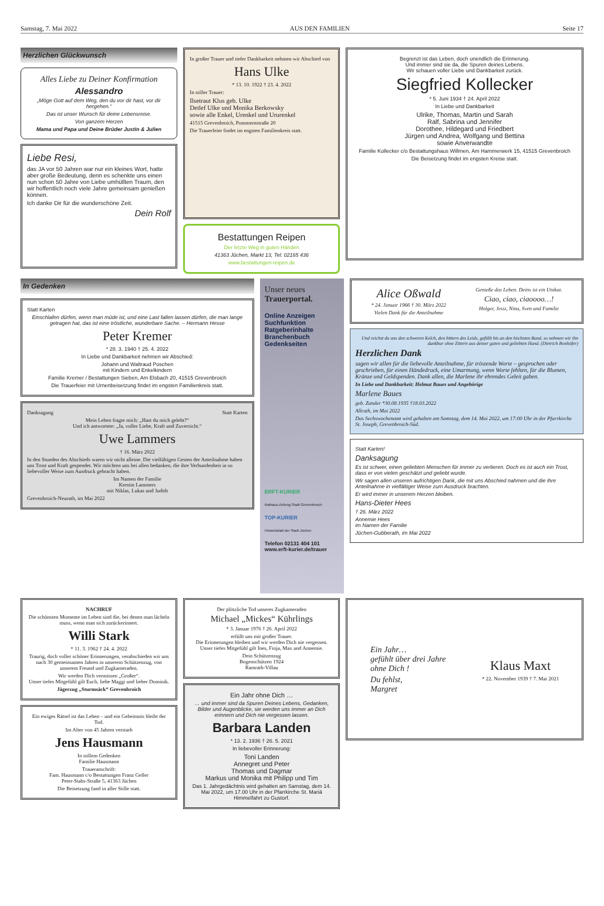Samstag, 7. Mai 2022 AUS DEN FAMILIEN Seite 17
Herzlichen Glückwunsch
Alles Liebe zu Deiner Konfirmation
Alessandro
„Möge Gott auf dem Weg, den du vor dir hast, vor dir hergehen.“
Das ist unser Wunsch für deine Lebensreise.
Von ganzem Herzen
Mama und Papa und Deine Brüder Justin & Julien
Liebe Resi,
das JA vor 50 Jahren war nur ein kleines Wort, hatte aber große Bedeutung, denn es schenkte uns einen nun schon 50 Jahre von Liebe umhüllten Traum, den wir hoffentlich noch viele Jahre gemeinsam genießen können.
Ich danke Dir für die wunderschöne Zeit.
Dein Rolf
In großer Trauer und tiefer Dankbarkeit nehmen wir Abschied von
Hans Ulke
* 13. 10. 1922 † 23. 4. 2022
In stiller Trauer:
Ilsetraut Klus geb. Ulke
Detlef Ulke und Monika Berkowsky
sowie alle Enkel, Urenkel und Ururenkel
41515 Grevenbroich, Pommernstraße 20
Die Trauerfeier findet im engsten Familienkreis statt.
Bestattungen Reipen
Der letzte Weg in guten Händen
41363 Jüchen, Markt 13, Tel: 02165 436
www.bestattungen-reipen.de
Begrenzt ist das Leben, doch unendlich die Erinnerung.
Und immer sind sie da, die Spuren deines Lebens.
Wir schauen voller Liebe und Dankbarkeit zurück.
Siegfried Kollecker
* 5. Juni 1934 † 24. April 2022
In Liebe und Dankbarkeit
Ulrike, Thomas, Martin und Sarah
Ralf, Sabrina und Jennifer
Dorothee, Hildegard und Friedbert
Jürgen und Andrea, Wolfgang und Bettina
sowie Anverwandte
Familie Kollecker c/o Bestattungshaus Willmen, Am Hammerwerk 15, 41515 Grevenbroich
Die Beisetzung findet im engsten Kreise statt.
In Gedenken
Statt Karten
Einschlafen dürfen, wenn man müde ist, und eine Last fallen lassen dürfen, die man lange getragen hat, das ist eine tröstliche, wunderbare Sache. – Hermann Hesse
Peter Kremer
* 28. 3. 1940 † 25. 4. 2022
In Liebe und Dankbarkeit nehmen wir Abschied:
Johann und Waltraud Poschen
mit Kindern und Enkelkindern
Familie Kremer / Bestattungen Sieben, Am Elsbach 20, 41515 Grevenbroich
Die Trauerfeier mit Urnenbeisetzung findet im engsten Familienkreis statt.
Danksagung Statt Karten
Mein Leben fragte mich: „Hast du mich gelebt?“
Und ich antwortete: „Ja, voller Liebe, Kraft und Zuversicht.“
Uwe Lammers
† 16. März 2022
In den Stunden des Abschieds waren wir nicht alleine. Die vielfältigen Gesten der Anteilnahme haben uns Trost und Kraft gespendet. Wir möchten uns bei allen bedanken, die ihre Verbundenheit in so liebevoller Weise zum Ausdruck gebracht haben.
Im Namen der Familie
Kerstin Lammers
mit Niklas, Lukas und Judith
Grevenbroich-Neurath, im Mai 2022
Unser neues
Trauerportal.
Online Anzeigen
Suchfunktion
Ratgeberinhalte
Branchenbuch
Gedenkseiten
ERFT-KURIER
Rathaus-Zeitung Stadt Grevenbroich
TOP-KURIER
Hinweisblatt der Stadt Jüchen
Telefon 02131 404 101
www.erft-kurier.de/trauer
Alice Oßwald
* 24. Januar 1966 † 30. März 2022
Vielen Dank für die Anteilnahme
Genieße das Leben. Deins ist ein Unikat.
Ciao, ciao, ciaoooo…!
Holger, Jessi, Nina, Sven und Familie
Und reichst du uns den schweren Kelch, den bittern des Leids, gefüllt bis an den höchsten Rand, so nehmen wir ihn dankbar ohne Zittern aus deiner guten und geliebten Hand. (Dietrich Bonhöfer)
Herzlichen Dank
sagen wir allen für die liebevolle Anteilnahme, für tröstende Worte – gesprochen oder geschrieben, für einen Händedruck, eine Umarmung, wenn Worte fehlten, für die Blumen, Kränze und Geldspenden. Dank allen, die Marlene ihr ehrendes Geleit gaben.
In Liebe und Dankbarkeit: Helmut Baues und Angehörige
Marlene Baues
geb. Zander *30.08.1935 †18.03.2022
Allrath, im Mai 2022
Das Sechswochenamt wird gehalten am Samstag, dem 14. Mai 2022, um 17:00 Uhr in der Pfarrkirche St. Joseph, Grevenbroich-Süd.
Statt Karten!
Danksagung
Es ist schwer, einen geliebten Menschen für immer zu verlieren. Doch es ist auch ein Trost, dass er von vielen geschätzt und geliebt wurde.
Wir sagen allen unseren aufrichtigen Dank, die mit uns Abschied nahmen und die ihre Anteilnahme in vielfältiger Weise zum Ausdruck brachten.
Er wird immer in unserem Herzen bleiben.
Hans-Dieter Hees
† 26. März 2022
Annemie Hees
im Namen der Familie
Jüchen-Gubberath, im Mai 2022
NACHRUF
Die schönsten Momente im Leben sind die, bei denen man lächeln muss, wenn man sich zurückerinnert.
Willi Stark
* 11. 3. 1962 † 24. 4. 2022
Traurig, doch voller schöner Erinnerungen, verabschieden wir uns nach 30 gemeinsamen Jahren in unserem Schützenzug, von unserem Freund und Zugkameraden.
Wir werden Dich vermissen „Großer“.
Unser tiefes Mitgefühl gilt Euch, liebe Maggi und lieber Dominik.
Jägerzug „Sturmsäck“ Grevenbroich
Ein ewiges Rätsel ist das Leben – und ein Geheimnis bleibt der Tod.
Im Alter von 45 Jahren verstarb
Jens Hausmann
In stillem Gedenken
Familie Hausmann
Traueranschrift:
Fam. Hausmann c/o Bestattungen Franz Geller
Peter-Stahs-Straße 5, 41363 Jüchen
Die Beisetzung fand in aller Stille statt.
Der plötzliche Tod unseres Zugkameraden
Michael „Mickes“ Kührlings
* 3. Januar 1976 † 26. April 2022
erfüllt uns mit großer Trauer.
Die Erinnerungen bleiben und wir werden Dich nie vergessen.
Unser tiefes Mitgefühl gilt Ines, Finja, Max und Annemie.
Dein Schützenzug
Bogenschützen 1924
Ramrath-Villau
Ein Jahr ohne Dich …
… und immer sind da Spuren Deines Lebens, Gedanken, Bilder und Augenblicke, sie werden uns immer an Dich erinnern und Dich nie vergessen lassen.
Barbara Landen
* 13. 2. 1936 † 26. 5. 2021
In liebevoller Erinnerung:
Toni Landen
Annegret und Peter
Thomas und Dagmar
Markus und Monika mit Philipp und Tim
Das 1. Jahrgedächtnis wird gehalten am Samstag, dem 14. Mai 2022, um 17.00 Uhr in der Pfarrkirche St. Mariä Himmelfahrt zu Gustorf.
Ein Jahr…
gefühlt über drei Jahre
ohne Dich !
Du fehlst,
Margret
Klaus Maxt
* 22. November 1939 † 7. Mai 2021